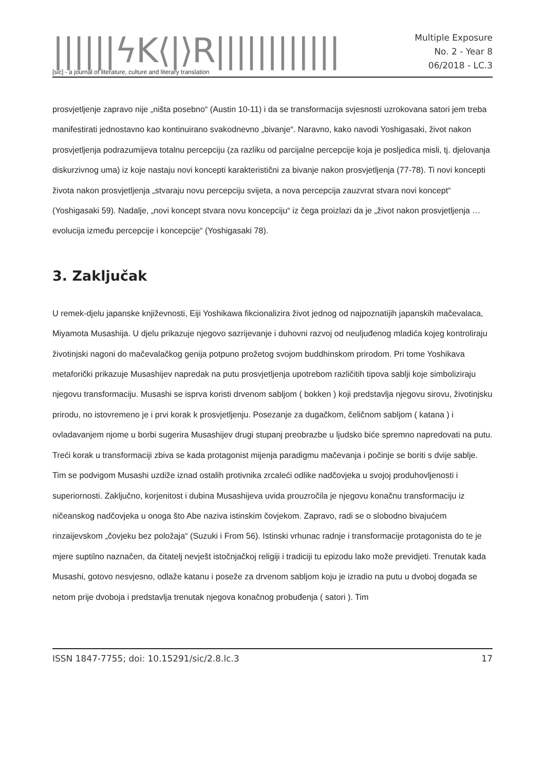||||||ϟK⟨|⟩R||||||||||||
[sic] - a journal of literature, culture and literary translation
Multiple Exposure
No. 2 - Year 8
06/2018 - LC.3
prosvjetljenje zapravo nije „ništa posebno“ (Austin 10-11) i da se transformacija svjesnosti uzrokovana satori jem treba manifestirati jednostavno kao kontinuirano svakodnevno „bivanje“. Naravno, kako navodi Yoshigasaki, život nakon prosvjetljenja podrazumijeva totalnu percepciju (za razliku od parcijalne percepcije koja je posljedica misli, tj. djelovanja diskurzivnog uma) iz koje nastaju novi koncepti karakteristični za bivanje nakon prosvjetljenja (77-78). Ti novi koncepti života nakon prosvjetljenja „stvaraju novu percepciju svijeta, a nova percepcija zauzvrat stvara novi koncept“ (Yoshigasaki 59). Nadalje, „novi koncept stvara novu koncepciju“ iz čega proizlazi da je „život nakon prosvjetljenja … evolucija između percepcije i koncepcije“ (Yoshigasaki 78).
3. Zaključak
U remek-djelu japanske književnosti, Eiji Yoshikawa fikcionalizira život jednog od najpoznatijih japanskih mačevalaca, Miyamota Musashija. U djelu prikazuje njegovo sazrijevanje i duhovni razvoj od neuljuđenog mladića kojeg kontroliraju životinjski nagoni do mačevalačkog genija potpuno prožetog svojom buddhinskom prirodom. Pri tome Yoshikava metaforički prikazuje Musashijev napredak na putu prosvjetljenja upotrebom različitih tipova sablji koje simboliziraju njegovu transformaciju. Musashi se isprva koristi drvenom sabljom ( bokken ) koji predstavlja njegovu sirovu, životinjsku prirodu, no istovremeno je i prvi korak k prosvjetljenju. Posezanje za dugačkom, čeličnom sabljom ( katana ) i ovladavanjem njome u borbi sugerira Musashijev drugi stupanj preobrazbe u ljudsko biće spremno napredovati na putu. Treći korak u transformaciji zbiva se kada protagonist mijenja paradigmu mačevanja i počinje se boriti s dvije sablje. Tim se podvigom Musashi uzdiže iznad ostalih protivnika zrcaleći odlike nadčovjeka u svojoj produhovljenosti i superiornosti. Zaključno, korjenitost i dubina Musashijeva uvida prouzročila je njegovu konačnu transformaciju iz ničeanskog nadčovjeka u onoga što Abe naziva istinskim čovjekom. Zapravo, radi se o slobodno bivajućem rinzaijevskom „čovjeku bez položaja“ (Suzuki i From 56). Istinski vrhunac radnje i transformacije protagonista do te je mjere suptilno naznačen, da čitatelj nevješt istočnjačkoj religiji i tradiciji tu epizodu lako može previdjeti. Trenutak kada Musashi, gotovo nesvjesno, odlaže katanu i poseže za drvenom sabljom koju je izradio na putu u dvoboj događa se netom prije dvoboja i predstavlja trenutak njegova konačnog probuđenja ( satori ). Tim
ISSN 1847-7755; doi: 10.15291/sic/2.8.lc.3 17